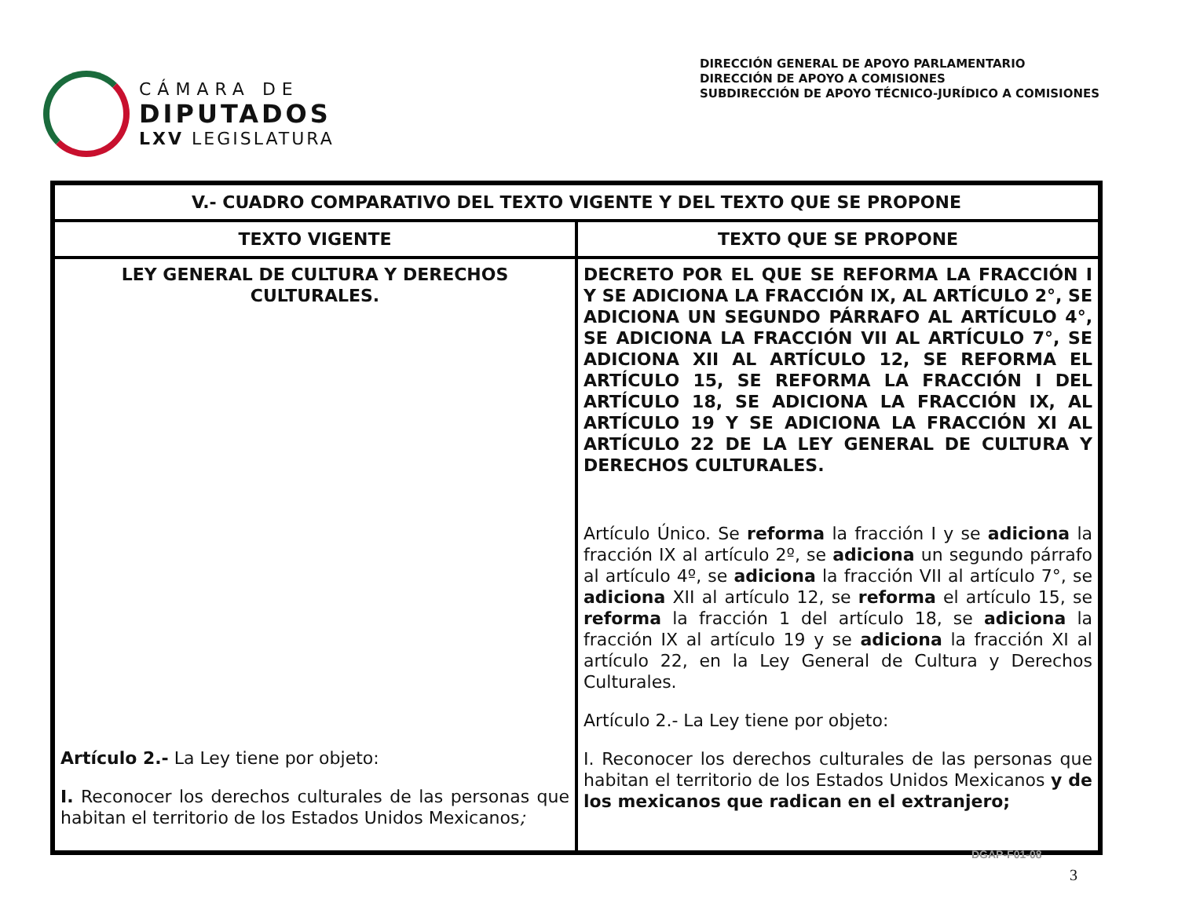CÁMARA DE
DIPUTADOS
LXV LEGISLATURA
DIRECCIÓN GENERAL DE APOYO PARLAMENTARIO
DIRECCIÓN DE APOYO A COMISIONES
SUBDIRECCIÓN DE APOYO TÉCNICO-JURÍDICO A COMISIONES
| V.- CUADRO COMPARATIVO DEL TEXTO VIGENTE Y DEL TEXTO QUE SE PROPONE | |
| --- | --- |
| TEXTO VIGENTE | TEXTO QUE SE PROPONE |
| LEY GENERAL DE CULTURA Y DERECHOS CULTURALES. Artículo 2.- La Ley tiene por objeto: I. Reconocer los derechos culturales de las personas que habitan el territorio de los Estados Unidos Mexicanos ; | DECRETO POR EL QUE SE REFORMA LA FRACCIÓN I Y SE ADICIONA LA FRACCIÓN IX, AL ARTÍCULO 2°, SE ADICIONA UN SEGUNDO PÁRRAFO AL ARTÍCULO 4°, SE ADICIONA LA FRACCIÓN VII AL ARTÍCULO 7°, SE ADICIONA XII AL ARTÍCULO 12, SE REFORMA EL ARTÍCULO 15, SE REFORMA LA FRACCIÓN I DEL ARTÍCULO 18, SE ADICIONA LA FRACCIÓN IX, AL ARTÍCULO 19 Y SE ADICIONA LA FRACCIÓN XI AL ARTÍCULO 22 DE LA LEY GENERAL DE CULTURA Y DERECHOS CULTURALES. Artículo Único. Se reforma la fracción I y se adiciona la fracción IX al artículo 2º, se adiciona un segundo párrafo al artículo 4º, se adiciona la fracción VII al artículo 7°, se adiciona XII al artículo 12, se reforma el artículo 15, se reforma la fracción 1 del artículo 18, se adiciona la fracción IX al artículo 19 y se adiciona la fracción XI al artículo 22, en la Ley General de Cultura y Derechos Culturales. Artículo 2.- La Ley tiene por objeto: I. Reconocer los derechos culturales de las personas que habitan el territorio de los Estados Unidos Mexicanos y de los mexicanos que radican en el extranjero; |
DGAP-F01-08
3